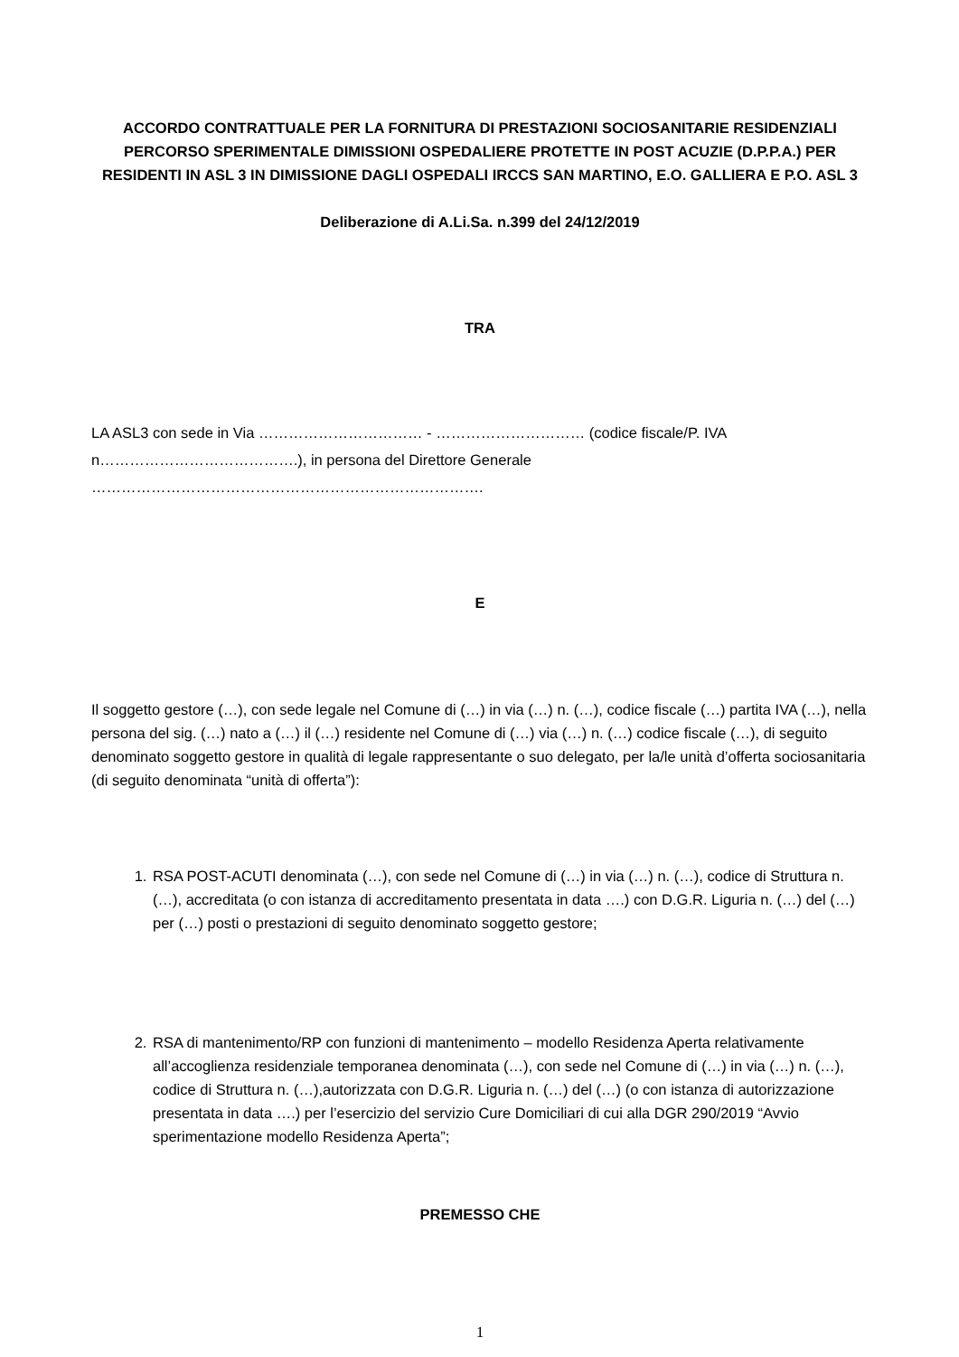ACCORDO CONTRATTUALE PER LA FORNITURA DI PRESTAZIONI SOCIOSANITARIE RESIDENZIALI PERCORSO SPERIMENTALE DIMISSIONI OSPEDALIERE PROTETTE IN POST ACUZIE (D.P.P.A.) PER RESIDENTI IN ASL 3 IN DIMISSIONE DAGLI OSPEDALI IRCCS SAN MARTINO, E.O. GALLIERA E P.O. ASL 3
Deliberazione di A.Li.Sa. n.399 del 24/12/2019
TRA
LA ASL3 con sede in Via …………………………… - ………………………… (codice fiscale/P. IVA n………………………………….), in persona del Direttore Generale
…………………………………………………………………….
E
Il soggetto gestore (…), con sede legale nel Comune di (…) in via (…) n. (…), codice fiscale (…) partita IVA (…), nella persona del sig. (…) nato a (…) il (…) residente nel Comune di (…) via (…) n. (…) codice fiscale (…), di seguito denominato soggetto gestore in qualità di legale rappresentante o suo delegato, per la/le unità d’offerta sociosanitaria (di seguito denominata “unità di offerta”):
1. RSA POST-ACUTI denominata (…), con sede nel Comune di (…) in via (…) n. (…), codice di Struttura n. (…), accreditata (o con istanza di accreditamento presentata in data ….) con D.G.R. Liguria n. (…) del (…) per (…) posti o prestazioni di seguito denominato soggetto gestore;
2. RSA di mantenimento/RP con funzioni di mantenimento – modello Residenza Aperta relativamente all’accoglienza residenziale temporanea denominata (…), con sede nel Comune di (…) in via (…) n. (…), codice di Struttura n. (…),autorizzata con D.G.R. Liguria n. (…) del (…) (o con istanza di autorizzazione presentata in data ….) per l’esercizio del servizio Cure Domiciliari di cui alla DGR 290/2019 “Avvio sperimentazione modello Residenza Aperta”;
PREMESSO CHE
1